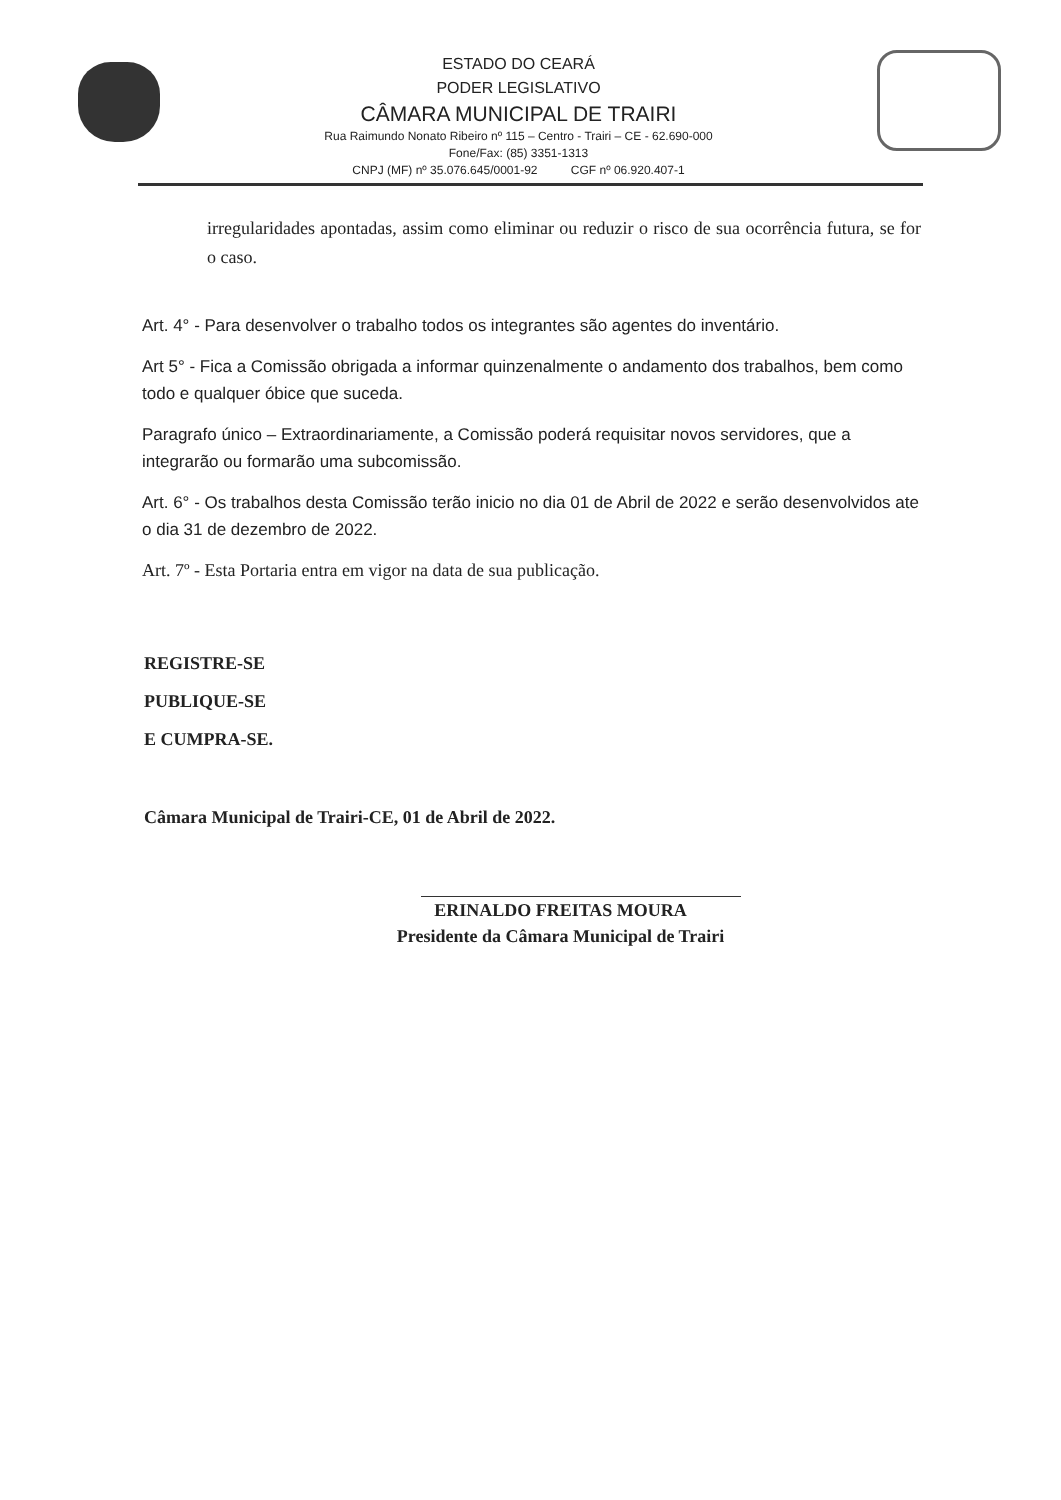ESTADO DO CEARÁ
PODER LEGISLATIVO
CÂMARA MUNICIPAL DE TRAIRI
Rua Raimundo Nonato Ribeiro nº 115 – Centro - Trairi – CE - 62.690-000
Fone/Fax: (85) 3351-1313
CNPJ (MF) nº 35.076.645/0001-92 CGF nº 06.920.407-1
irregularidades apontadas, assim como eliminar ou reduzir o risco de sua ocorrência futura, se for o caso.
Art. 4° - Para desenvolver o trabalho todos os integrantes são agentes do inventário.
Art 5° - Fica a Comissão obrigada a informar quinzenalmente o andamento dos trabalhos, bem como todo e qualquer óbice que suceda.
Paragrafo único – Extraordinariamente, a Comissão poderá requisitar novos servidores, que a integrarão ou formarão uma subcomissão.
Art. 6° - Os trabalhos desta Comissão terão inicio no dia 01 de Abril de 2022 e serão desenvolvidos ate o dia 31 de dezembro de 2022.
Art. 7º - Esta Portaria entra em vigor na data de sua publicação.
REGISTRE-SE
PUBLIQUE-SE
E CUMPRA-SE.
Câmara Municipal de Trairi-CE, 01 de Abril de 2022.
ERINALDO FREITAS MOURA
Presidente da Câmara Municipal de Trairi